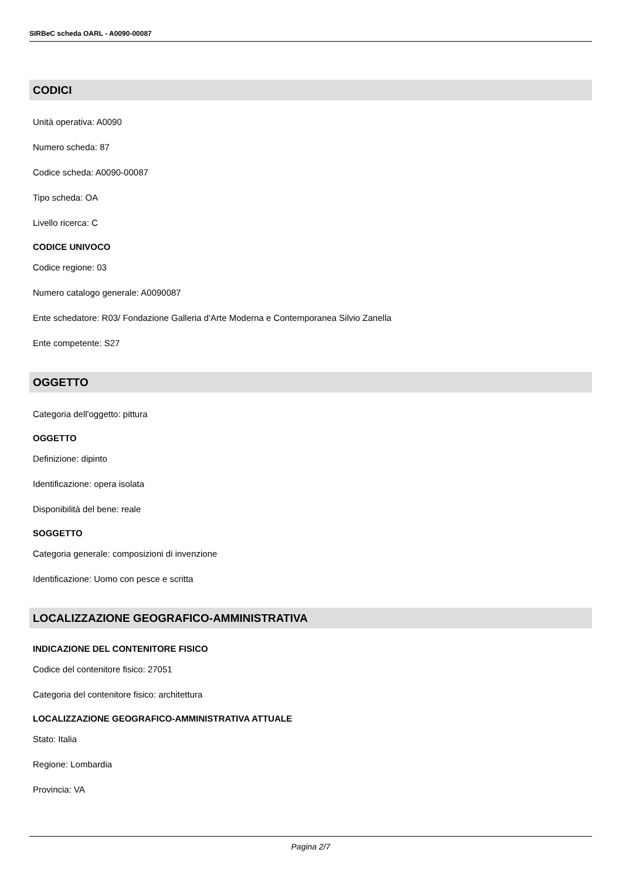SIRBeC scheda OARL - A0090-00087
CODICI
Unità operativa: A0090
Numero scheda: 87
Codice scheda: A0090-00087
Tipo scheda: OA
Livello ricerca: C
CODICE UNIVOCO
Codice regione: 03
Numero catalogo generale: A0090087
Ente schedatore: R03/ Fondazione Galleria d'Arte Moderna e Contemporanea Silvio Zanella
Ente competente: S27
OGGETTO
Categoria dell'oggetto: pittura
OGGETTO
Definizione: dipinto
Identificazione: opera isolata
Disponibilità del bene: reale
SOGGETTO
Categoria generale: composizioni di invenzione
Identificazione: Uomo con pesce e scritta
LOCALIZZAZIONE GEOGRAFICO-AMMINISTRATIVA
INDICAZIONE DEL CONTENITORE FISICO
Codice del contenitore fisico: 27051
Categoria del contenitore fisico: architettura
LOCALIZZAZIONE GEOGRAFICO-AMMINISTRATIVA ATTUALE
Stato: Italia
Regione: Lombardia
Provincia: VA
Pagina 2/7